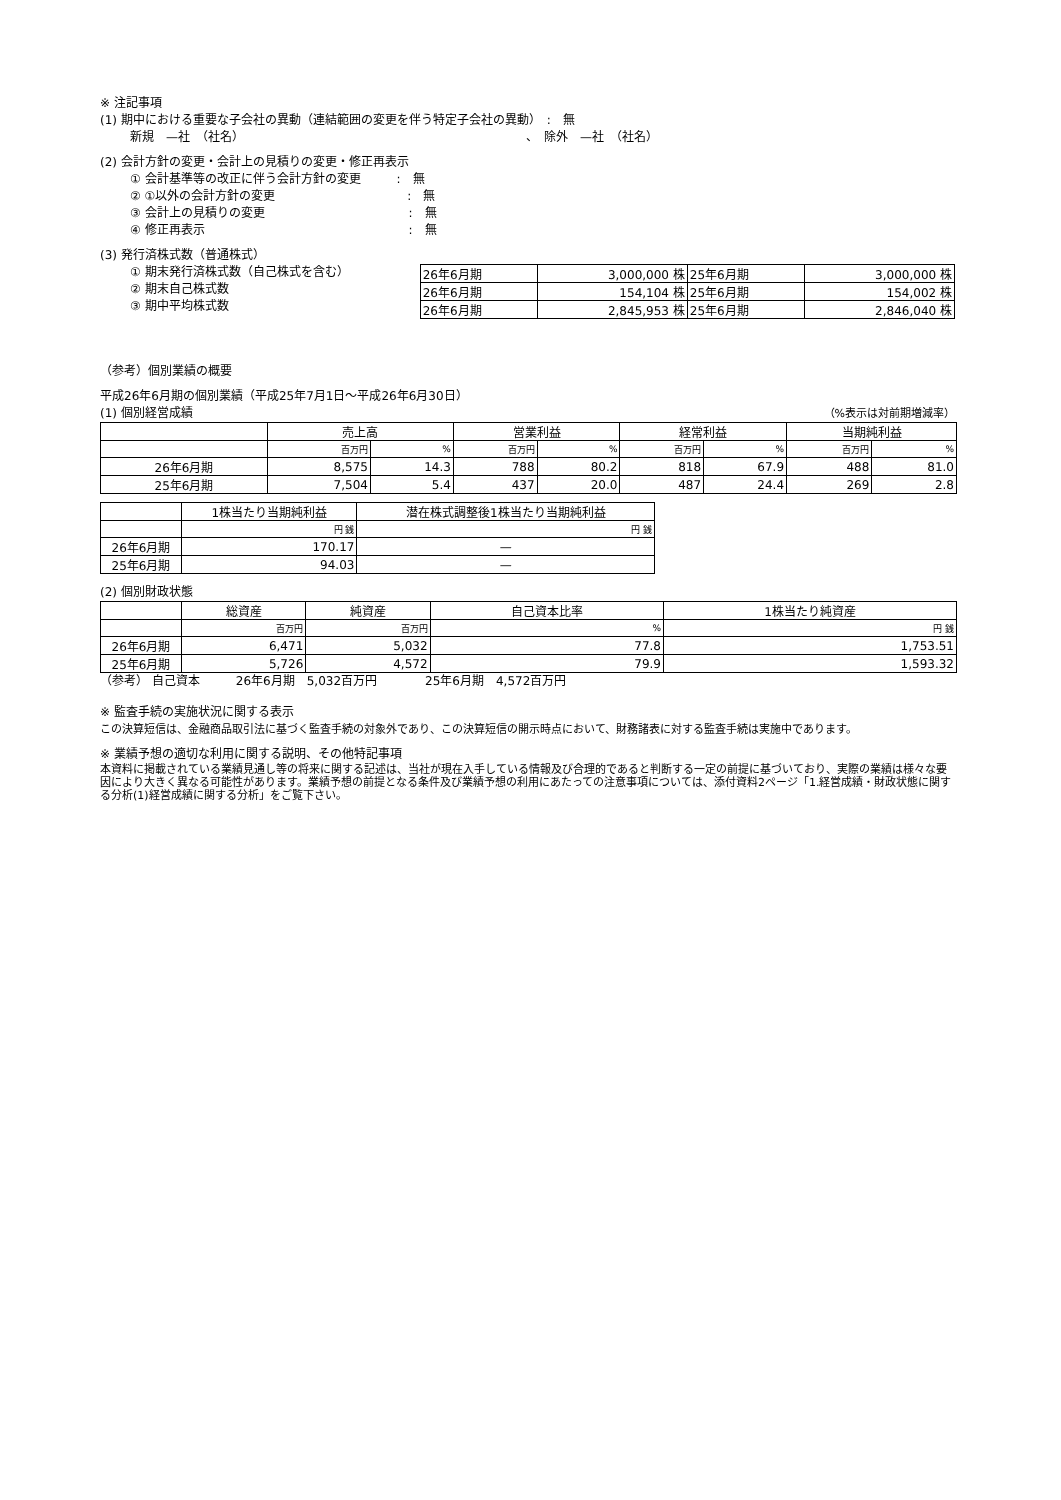※ 注記事項
(1) 期中における重要な子会社の異動（連結範囲の変更を伴う特定子会社の異動）　:　無
新規　—社　（社名）　　　　　　　　　　　　　　　　　　　　　　　　、　除外　—社　（社名）
(2) 会計方針の変更・会計上の見積りの変更・修正再表示
① 会計基準等の改正に伴う会計方針の変更　　　:　無
② ①以外の会計方針の変更　　　　　　　　　　　:　無
③ 会計上の見積りの変更　　　　　　　　　　　　:　無
④ 修正再表示　　　　　　　　　　　　　　　　　:　無
(3) 発行済株式数（普通株式）
① 期末発行済株式数（自己株式を含む）
② 期末自己株式数
③ 期中平均株式数
| 26年6月期 | 3,000,000 株 | 25年6月期 | 3,000,000 株 |
| 26年6月期 | 154,104 株 | 25年6月期 | 154,002 株 |
| 26年6月期 | 2,845,953 株 | 25年6月期 | 2,846,040 株 |
（参考）個別業績の概要
平成26年6月期の個別業績（平成25年7月1日～平成26年6月30日）
(1) 個別経営成績 （%表示は対前期増減率）
| | 売上高 | | 営業利益 | | 経常利益 | | 当期純利益 | |
| --- | --- | --- | --- | --- | --- | --- | --- | --- |
| | 百万円 | % | 百万円 | % | 百万円 | % | 百万円 | % |
| 26年6月期 | 8,575 | 14.3 | 788 | 80.2 | 818 | 67.9 | 488 | 81.0 |
| 25年6月期 | 7,504 | 5.4 | 437 | 20.0 | 487 | 24.4 | 269 | 2.8 |
| | 1株当たり当期純利益 | 潜在株式調整後1株当たり当期純利益 |
| --- | --- | --- |
| | 円 銭 | 円 銭 |
| 26年6月期 | 170.17 | — |
| 25年6月期 | 94.03 | — |
(2) 個別財政状態
| | 総資産 | 純資産 | 自己資本比率 | 1株当たり純資産 |
| --- | --- | --- | --- | --- |
| | 百万円 | 百万円 | % | 円 銭 |
| 26年6月期 | 6,471 | 5,032 | 77.8 | 1,753.51 |
| 25年6月期 | 5,726 | 4,572 | 79.9 | 1,593.32 |
（参考） 自己資本　　　26年6月期　5,032百万円　　　　25年6月期　4,572百万円
※ 監査手続の実施状況に関する表示
この決算短信は、金融商品取引法に基づく監査手続の対象外であり、この決算短信の開示時点において、財務諸表に対する監査手続は実施中であります。
※ 業績予想の適切な利用に関する説明、その他特記事項
本資料に掲載されている業績見通し等の将来に関する記述は、当社が現在入手している情報及び合理的であると判断する一定の前提に基づいており、実際の業績は様々な要因により大きく異なる可能性があります。業績予想の前提となる条件及び業績予想の利用にあたっての注意事項については、添付資料2ページ「1.経営成績・財政状態に関する分析(1)経営成績に関する分析」をご覧下さい。